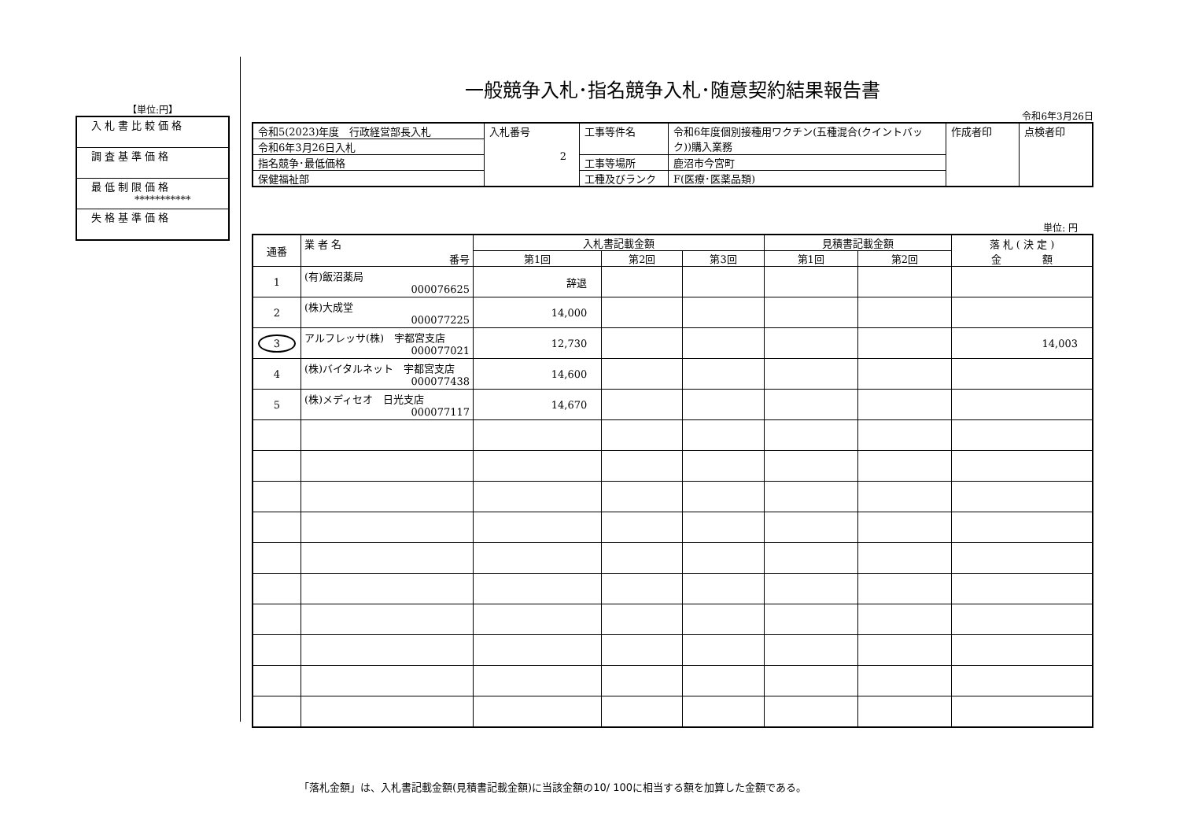【単位:円】
| 入札書比較価格 |
| 調査基準価格 |
| 最低制限価格 *********** |
| 失格基準価格 |
一般競争入札･指名競争入札･随意契約結果報告書
令和6年3月26日
| 令和5(2023)年度 行政経営部長入札 | 入札番号 2 | 工事等件名 | 令和6年度個別接種用ワクチン(五種混合(クイントバック))購入業務 | 作成者印 | 点検者印 |
| 令和6年3月26日入札 | | | | | |
| 指名競争･最低価格 | | 工事等場所 | 鹿沼市今宮町 | | |
| 保健福祉部 | | 工種及びランク | F(医療･医薬品類) | | |
単位: 円
| 通番 | 業 者 名 番号 | 入札書記載金額 | | | 見積書記載金額 | | 落 札 ( 決 定 ) 金 額 |
| --- | --- | --- | --- | --- | --- | --- | --- |
| | | 第1回 | 第2回 | 第3回 | 第1回 | 第2回 | |
| 1 | (有)飯沼薬局 000076625 | 辞退 | | | | | |
| 2 | (株)大成堂 000077225 | 14,000 | | | | | |
| 3 | アルフレッサ(株) 宇都宮支店 000077021 | 12,730 | | | | | 14,003 |
| 4 | (株)バイタルネット 宇都宮支店 000077438 | 14,600 | | | | | |
| 5 | (株)メディセオ 日光支店 000077117 | 14,670 | | | | | |
「落札金額」は、入札書記載金額(見積書記載金額)に当該金額の10/ 100に相当する額を加算した金額である。